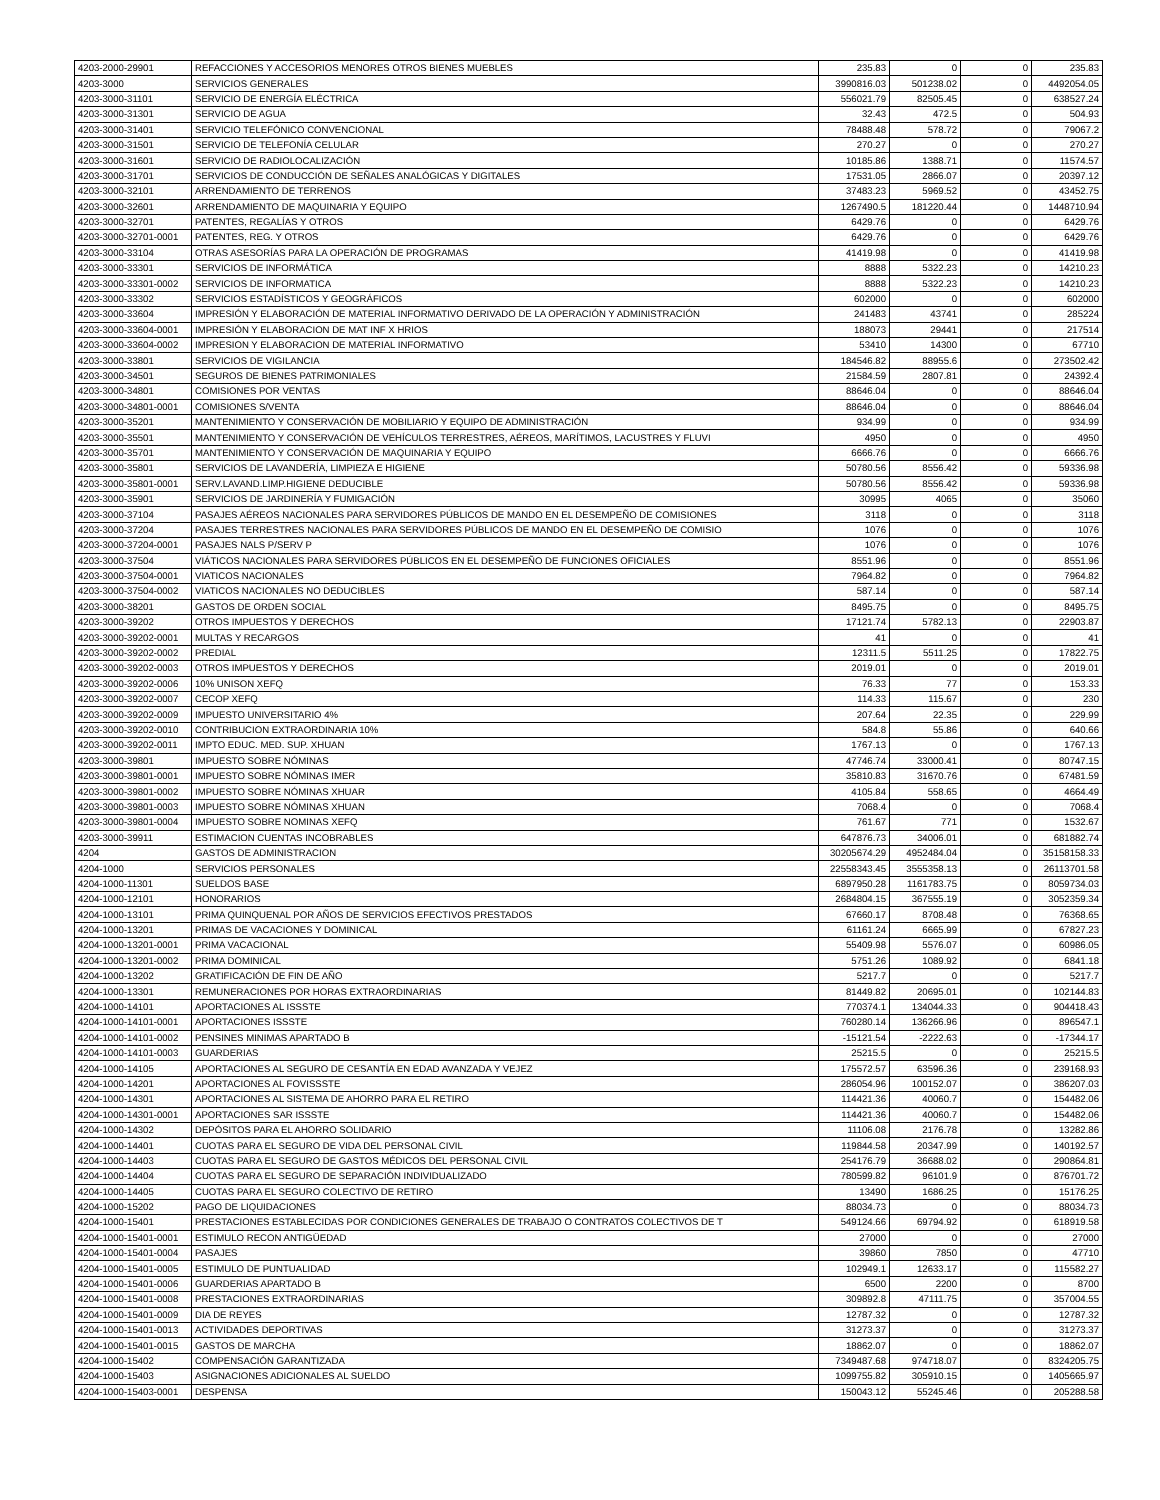| 4203-2000-29901 | REFACCIONES Y ACCESORIOS MENORES OTROS BIENES MUEBLES | 235.83 | 0 | 0 | 235.83 |
| 4203-3000 | SERVICIOS GENERALES | 3990816.03 | 501238.02 | 0 | 4492054.05 |
| 4203-3000-31101 | SERVICIO DE ENERGÍA ELÉCTRICA | 556021.79 | 82505.45 | 0 | 638527.24 |
| 4203-3000-31301 | SERVICIO DE AGUA | 32.43 | 472.5 | 0 | 504.93 |
| 4203-3000-31401 | SERVICIO TELEFÓNICO CONVENCIONAL | 78488.48 | 578.72 | 0 | 79067.2 |
| 4203-3000-31501 | SERVICIO DE TELEFONÍA CELULAR | 270.27 | 0 | 0 | 270.27 |
| 4203-3000-31601 | SERVICIO DE RADIOLOCALIZACIÓN | 10185.86 | 1388.71 | 0 | 11574.57 |
| 4203-3000-31701 | SERVICIOS DE CONDUCCIÓN DE SEÑALES ANALÓGICAS Y DIGITALES | 17531.05 | 2866.07 | 0 | 20397.12 |
| 4203-3000-32101 | ARRENDAMIENTO DE TERRENOS | 37483.23 | 5969.52 | 0 | 43452.75 |
| 4203-3000-32601 | ARRENDAMIENTO DE MAQUINARIA Y EQUIPO | 1267490.5 | 181220.44 | 0 | 1448710.94 |
| 4203-3000-32701 | PATENTES, REGALÍAS Y OTROS | 6429.76 | 0 | 0 | 6429.76 |
| 4203-3000-32701-0001 | PATENTES, REG. Y OTROS | 6429.76 | 0 | 0 | 6429.76 |
| 4203-3000-33104 | OTRAS ASESORÍAS PARA LA OPERACIÓN DE PROGRAMAS | 41419.98 | 0 | 0 | 41419.98 |
| 4203-3000-33301 | SERVICIOS DE INFORMÁTICA | 8888 | 5322.23 | 0 | 14210.23 |
| 4203-3000-33301-0002 | SERVICIOS DE INFORMATICA | 8888 | 5322.23 | 0 | 14210.23 |
| 4203-3000-33302 | SERVICIOS ESTADÍSTICOS Y GEOGRÁFICOS | 602000 | 0 | 0 | 602000 |
| 4203-3000-33604 | IMPRESIÓN Y ELABORACIÓN DE MATERIAL INFORMATIVO DERIVADO DE LA OPERACIÓN Y ADMINISTRACIÓN | 241483 | 43741 | 0 | 285224 |
| 4203-3000-33604-0001 | IMPRESIÓN Y ELABORACION DE MAT INF X HRIOS | 188073 | 29441 | 0 | 217514 |
| 4203-3000-33604-0002 | IMPRESION Y ELABORACION DE MATERIAL INFORMATIVO | 53410 | 14300 | 0 | 67710 |
| 4203-3000-33801 | SERVICIOS DE VIGILANCIA | 184546.82 | 88955.6 | 0 | 273502.42 |
| 4203-3000-34501 | SEGUROS DE BIENES PATRIMONIALES | 21584.59 | 2807.81 | 0 | 24392.4 |
| 4203-3000-34801 | COMISIONES POR VENTAS | 88646.04 | 0 | 0 | 88646.04 |
| 4203-3000-34801-0001 | COMISIONES S/VENTA | 88646.04 | 0 | 0 | 88646.04 |
| 4203-3000-35201 | MANTENIMIENTO Y CONSERVACIÓN DE MOBILIARIO Y EQUIPO DE ADMINISTRACIÓN | 934.99 | 0 | 0 | 934.99 |
| 4203-3000-35501 | MANTENIMIENTO Y CONSERVACIÓN DE VEHÍCULOS TERRESTRES, AÉREOS, MARÍTIMOS, LACUSTRES Y FLUVI | 4950 | 0 | 0 | 4950 |
| 4203-3000-35701 | MANTENIMIENTO Y CONSERVACIÓN DE MAQUINARIA Y EQUIPO | 6666.76 | 0 | 0 | 6666.76 |
| 4203-3000-35801 | SERVICIOS DE LAVANDERÍA, LIMPIEZA E HIGIENE | 50780.56 | 8556.42 | 0 | 59336.98 |
| 4203-3000-35801-0001 | SERV.LAVAND.LIMP.HIGIENE DEDUCIBLE | 50780.56 | 8556.42 | 0 | 59336.98 |
| 4203-3000-35901 | SERVICIOS DE JARDINERÍA Y FUMIGACIÓN | 30995 | 4065 | 0 | 35060 |
| 4203-3000-37104 | PASAJES AÉREOS NACIONALES PARA SERVIDORES PÚBLICOS DE MANDO EN EL DESEMPEÑO DE COMISIONES | 3118 | 0 | 0 | 3118 |
| 4203-3000-37204 | PASAJES TERRESTRES NACIONALES PARA SERVIDORES PÚBLICOS DE MANDO EN EL DESEMPEÑO DE COMISIO | 1076 | 0 | 0 | 1076 |
| 4203-3000-37204-0001 | PASAJES NALS P/SERV P | 1076 | 0 | 0 | 1076 |
| 4203-3000-37504 | VIÁTICOS NACIONALES PARA SERVIDORES PÚBLICOS EN EL DESEMPEÑO DE FUNCIONES OFICIALES | 8551.96 | 0 | 0 | 8551.96 |
| 4203-3000-37504-0001 | VIATICOS NACIONALES | 7964.82 | 0 | 0 | 7964.82 |
| 4203-3000-37504-0002 | VIATICOS NACIONALES NO DEDUCIBLES | 587.14 | 0 | 0 | 587.14 |
| 4203-3000-38201 | GASTOS DE ORDEN SOCIAL | 8495.75 | 0 | 0 | 8495.75 |
| 4203-3000-39202 | OTROS IMPUESTOS Y DERECHOS | 17121.74 | 5782.13 | 0 | 22903.87 |
| 4203-3000-39202-0001 | MULTAS Y RECARGOS | 41 | 0 | 0 | 41 |
| 4203-3000-39202-0002 | PREDIAL | 12311.5 | 5511.25 | 0 | 17822.75 |
| 4203-3000-39202-0003 | OTROS IMPUESTOS Y DERECHOS | 2019.01 | 0 | 0 | 2019.01 |
| 4203-3000-39202-0006 | 10% UNISON XEFQ | 76.33 | 77 | 0 | 153.33 |
| 4203-3000-39202-0007 | CECOP XEFQ | 114.33 | 115.67 | 0 | 230 |
| 4203-3000-39202-0009 | IMPUESTO UNIVERSITARIO 4% | 207.64 | 22.35 | 0 | 229.99 |
| 4203-3000-39202-0010 | CONTRIBUCION EXTRAORDINARIA 10% | 584.8 | 55.86 | 0 | 640.66 |
| 4203-3000-39202-0011 | IMPTO EDUC. MED. SUP. XHUAN | 1767.13 | 0 | 0 | 1767.13 |
| 4203-3000-39801 | IMPUESTO SOBRE NÓMINAS | 47746.74 | 33000.41 | 0 | 80747.15 |
| 4203-3000-39801-0001 | IMPUESTO SOBRE NÓMINAS IMER | 35810.83 | 31670.76 | 0 | 67481.59 |
| 4203-3000-39801-0002 | IMPUESTO SOBRE NÓMINAS XHUAR | 4105.84 | 558.65 | 0 | 4664.49 |
| 4203-3000-39801-0003 | IMPUESTO SOBRE NÓMINAS XHUAN | 7068.4 | 0 | 0 | 7068.4 |
| 4203-3000-39801-0004 | IMPUESTO SOBRE NOMINAS XEFQ | 761.67 | 771 | 0 | 1532.67 |
| 4203-3000-39911 | ESTIMACION CUENTAS INCOBRABLES | 647876.73 | 34006.01 | 0 | 681882.74 |
| 4204 | GASTOS DE ADMINISTRACION | 30205674.29 | 4952484.04 | 0 | 35158158.33 |
| 4204-1000 | SERVICIOS PERSONALES | 22558343.45 | 3555358.13 | 0 | 26113701.58 |
| 4204-1000-11301 | SUELDOS BASE | 6897950.28 | 1161783.75 | 0 | 8059734.03 |
| 4204-1000-12101 | HONORARIOS | 2684804.15 | 367555.19 | 0 | 3052359.34 |
| 4204-1000-13101 | PRIMA QUINQUENAL POR AÑOS DE SERVICIOS EFECTIVOS PRESTADOS | 67660.17 | 8708.48 | 0 | 76368.65 |
| 4204-1000-13201 | PRIMAS DE VACACIONES Y DOMINICAL | 61161.24 | 6665.99 | 0 | 67827.23 |
| 4204-1000-13201-0001 | PRIMA VACACIONAL | 55409.98 | 5576.07 | 0 | 60986.05 |
| 4204-1000-13201-0002 | PRIMA DOMINICAL | 5751.26 | 1089.92 | 0 | 6841.18 |
| 4204-1000-13202 | GRATIFICACIÓN DE FIN DE AÑO | 5217.7 | 0 | 0 | 5217.7 |
| 4204-1000-13301 | REMUNERACIONES POR HORAS EXTRAORDINARIAS | 81449.82 | 20695.01 | 0 | 102144.83 |
| 4204-1000-14101 | APORTACIONES AL ISSSTE | 770374.1 | 134044.33 | 0 | 904418.43 |
| 4204-1000-14101-0001 | APORTACIONES ISSSTE | 760280.14 | 136266.96 | 0 | 896547.1 |
| 4204-1000-14101-0002 | PENSINES MINIMAS APARTADO B | -15121.54 | -2222.63 | 0 | -17344.17 |
| 4204-1000-14101-0003 | GUARDERIAS | 25215.5 | 0 | 0 | 25215.5 |
| 4204-1000-14105 | APORTACIONES AL SEGURO DE CESANTÍA EN EDAD AVANZADA Y VEJEZ | 175572.57 | 63596.36 | 0 | 239168.93 |
| 4204-1000-14201 | APORTACIONES AL FOVISSSTE | 286054.96 | 100152.07 | 0 | 386207.03 |
| 4204-1000-14301 | APORTACIONES AL SISTEMA DE AHORRO PARA EL RETIRO | 114421.36 | 40060.7 | 0 | 154482.06 |
| 4204-1000-14301-0001 | APORTACIONES SAR ISSSTE | 114421.36 | 40060.7 | 0 | 154482.06 |
| 4204-1000-14302 | DEPÓSITOS PARA EL AHORRO SOLIDARIO | 11106.08 | 2176.78 | 0 | 13282.86 |
| 4204-1000-14401 | CUOTAS PARA EL SEGURO DE VIDA DEL PERSONAL CIVIL | 119844.58 | 20347.99 | 0 | 140192.57 |
| 4204-1000-14403 | CUOTAS PARA EL SEGURO DE GASTOS MÉDICOS DEL PERSONAL CIVIL | 254176.79 | 36688.02 | 0 | 290864.81 |
| 4204-1000-14404 | CUOTAS PARA EL SEGURO DE SEPARACIÓN INDIVIDUALIZADO | 780599.82 | 96101.9 | 0 | 876701.72 |
| 4204-1000-14405 | CUOTAS PARA EL SEGURO COLECTIVO DE RETIRO | 13490 | 1686.25 | 0 | 15176.25 |
| 4204-1000-15202 | PAGO DE LIQUIDACIONES | 88034.73 | 0 | 0 | 88034.73 |
| 4204-1000-15401 | PRESTACIONES ESTABLECIDAS POR CONDICIONES GENERALES DE TRABAJO O CONTRATOS COLECTIVOS DE T | 549124.66 | 69794.92 | 0 | 618919.58 |
| 4204-1000-15401-0001 | ESTIMULO RECON ANTIGÜEDAD | 27000 | 0 | 0 | 27000 |
| 4204-1000-15401-0004 | PASAJES | 39860 | 7850 | 0 | 47710 |
| 4204-1000-15401-0005 | ESTIMULO DE PUNTUALIDAD | 102949.1 | 12633.17 | 0 | 115582.27 |
| 4204-1000-15401-0006 | GUARDERIAS APARTADO B | 6500 | 2200 | 0 | 8700 |
| 4204-1000-15401-0008 | PRESTACIONES EXTRAORDINARIAS | 309892.8 | 47111.75 | 0 | 357004.55 |
| 4204-1000-15401-0009 | DIA DE REYES | 12787.32 | 0 | 0 | 12787.32 |
| 4204-1000-15401-0013 | ACTIVIDADES DEPORTIVAS | 31273.37 | 0 | 0 | 31273.37 |
| 4204-1000-15401-0015 | GASTOS DE MARCHA | 18862.07 | 0 | 0 | 18862.07 |
| 4204-1000-15402 | COMPENSACIÓN GARANTIZADA | 7349487.68 | 974718.07 | 0 | 8324205.75 |
| 4204-1000-15403 | ASIGNACIONES ADICIONALES AL SUELDO | 1099755.82 | 305910.15 | 0 | 1405665.97 |
| 4204-1000-15403-0001 | DESPENSA | 150043.12 | 55245.46 | 0 | 205288.58 |